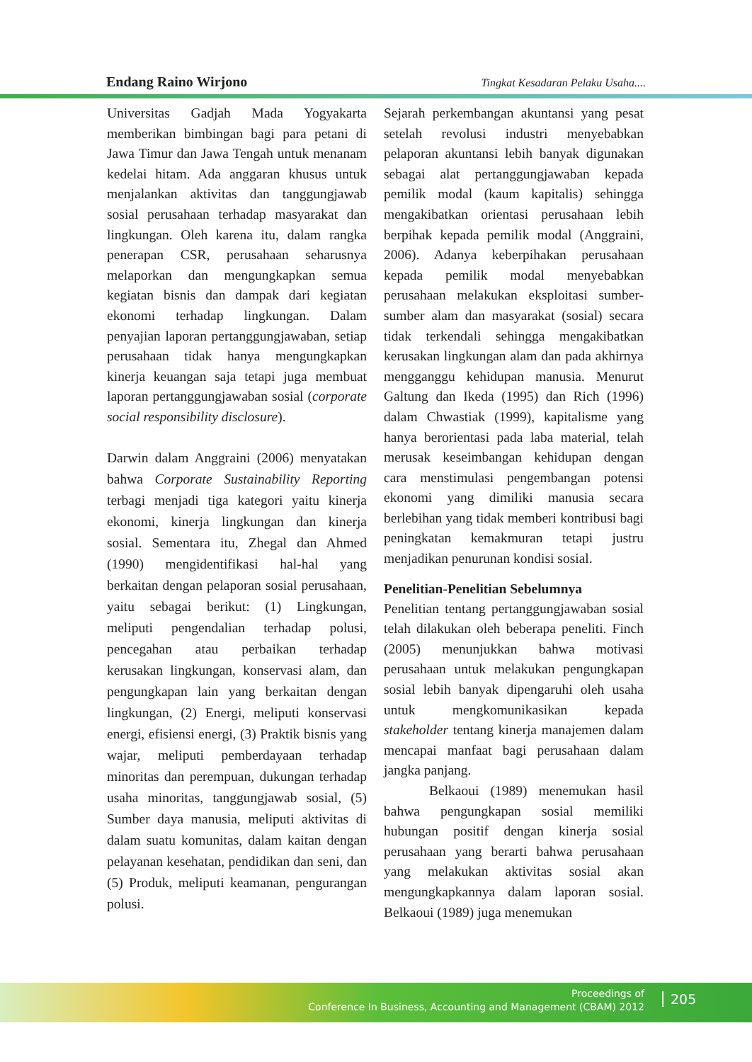Endang Raino Wirjono Tingkat Kesadaran Pelaku Usaha....
Universitas Gadjah Mada Yogyakarta memberikan bimbingan bagi para petani di Jawa Timur dan Jawa Tengah untuk menanam kedelai hitam. Ada anggaran khusus untuk menjalankan aktivitas dan tanggungjawab sosial perusahaan terhadap masyarakat dan lingkungan. Oleh karena itu, dalam rangka penerapan CSR, perusahaan seharusnya melaporkan dan mengungkapkan semua kegiatan bisnis dan dampak dari kegiatan ekonomi terhadap lingkungan. Dalam penyajian laporan pertanggungjawaban, setiap perusahaan tidak hanya mengungkapkan kinerja keuangan saja tetapi juga membuat laporan pertanggungjawaban sosial (corporate social responsibility disclosure).
Darwin dalam Anggraini (2006) menyatakan bahwa Corporate Sustainability Reporting terbagi menjadi tiga kategori yaitu kinerja ekonomi, kinerja lingkungan dan kinerja sosial. Sementara itu, Zhegal dan Ahmed (1990) mengidentifikasi hal-hal yang berkaitan dengan pelaporan sosial perusahaan, yaitu sebagai berikut: (1) Lingkungan, meliputi pengendalian terhadap polusi, pencegahan atau perbaikan terhadap kerusakan lingkungan, konservasi alam, dan pengungkapan lain yang berkaitan dengan lingkungan, (2) Energi, meliputi konservasi energi, efisiensi energi, (3) Praktik bisnis yang wajar, meliputi pemberdayaan terhadap minoritas dan perempuan, dukungan terhadap usaha minoritas, tanggungjawab sosial, (5) Sumber daya manusia, meliputi aktivitas di dalam suatu komunitas, dalam kaitan dengan pelayanan kesehatan, pendidikan dan seni, dan (5) Produk, meliputi keamanan, pengurangan polusi.
Sejarah perkembangan akuntansi yang pesat setelah revolusi industri menyebabkan pelaporan akuntansi lebih banyak digunakan sebagai alat pertanggungjawaban kepada pemilik modal (kaum kapitalis) sehingga mengakibatkan orientasi perusahaan lebih berpihak kepada pemilik modal (Anggraini, 2006). Adanya keberpihakan perusahaan kepada pemilik modal menyebabkan perusahaan melakukan eksploitasi sumber-sumber alam dan masyarakat (sosial) secara tidak terkendali sehingga mengakibatkan kerusakan lingkungan alam dan pada akhirnya mengganggu kehidupan manusia. Menurut Galtung dan Ikeda (1995) dan Rich (1996) dalam Chwastiak (1999), kapitalisme yang hanya berorientasi pada laba material, telah merusak keseimbangan kehidupan dengan cara menstimulasi pengembangan potensi ekonomi yang dimiliki manusia secara berlebihan yang tidak memberi kontribusi bagi peningkatan kemakmuran tetapi justru menjadikan penurunan kondisi sosial.
Penelitian-Penelitian Sebelumnya
Penelitian tentang pertanggungjawaban sosial telah dilakukan oleh beberapa peneliti. Finch (2005) menunjukkan bahwa motivasi perusahaan untuk melakukan pengungkapan sosial lebih banyak dipengaruhi oleh usaha untuk mengkomunikasikan kepada stakeholder tentang kinerja manajemen dalam mencapai manfaat bagi perusahaan dalam jangka panjang.
Belkaoui (1989) menemukan hasil bahwa pengungkapan sosial memiliki hubungan positif dengan kinerja sosial perusahaan yang berarti bahwa perusahaan yang melakukan aktivitas sosial akan mengungkapkannya dalam laporan sosial. Belkaoui (1989) juga menemukan
Proceedings of
Conference In Business, Accounting and Management (CBAM) 2012
205